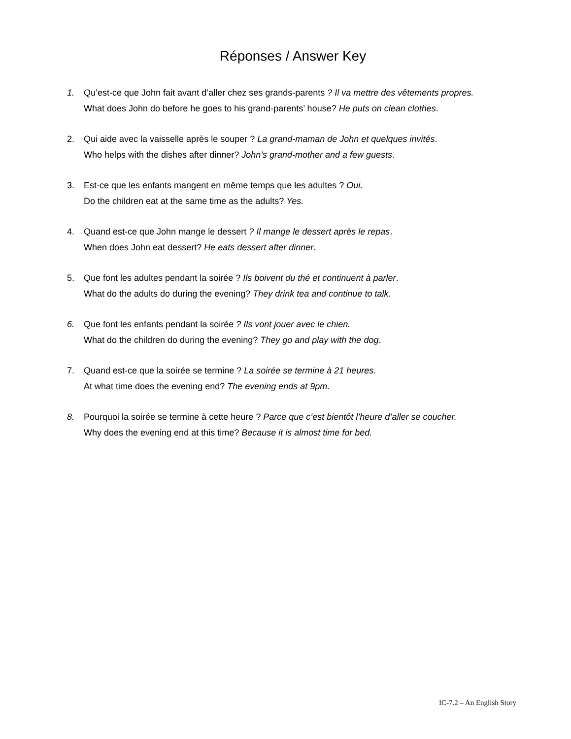Réponses / Answer Key
1. Qu’est-ce que John fait avant d’aller chez ses grands-parents ? Il va mettre des vêtements propres.
What does John do before he goes to his grand-parents’ house? He puts on clean clothes.
2. Qui aide avec la vaisselle après le souper ? La grand-maman de John et quelques invités.
Who helps with the dishes after dinner? John’s grand-mother and a few guests.
3. Est-ce que les enfants mangent en même temps que les adultes ? Oui.
Do the children eat at the same time as the adults? Yes.
4. Quand est-ce que John mange le dessert ? Il mange le dessert après le repas.
When does John eat dessert? He eats dessert after dinner.
5. Que font les adultes pendant la soirée ? Ils boivent du thé et continuent à parler.
What do the adults do during the evening? They drink tea and continue to talk.
6. Que font les enfants pendant la soirée ? Ils vont jouer avec le chien.
What do the children do during the evening? They go and play with the dog.
7. Quand est-ce que la soirée se termine ? La soirée se termine à 21 heures.
At what time does the evening end? The evening ends at 9pm.
8. Pourquoi la soirée se termine à cette heure ? Parce que c’est bientôt l’heure d’aller se coucher.
Why does the evening end at this time? Because it is almost time for bed.
IC-7.2 – An English Story